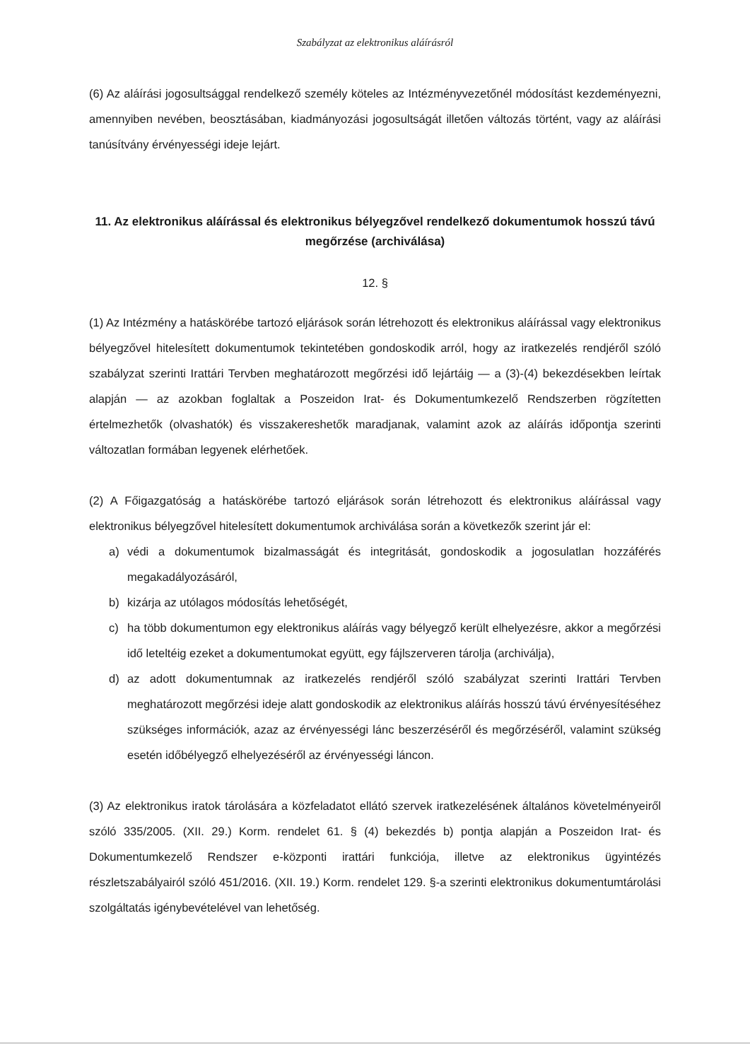Szabályzat az elektronikus aláírásról
(6) Az aláírási jogosultsággal rendelkező személy köteles az Intézményvezetőnél módosítást kezdeményezni, amennyiben nevében, beosztásában, kiadmányozási jogosultságát illetően változás történt, vagy az aláírási tanúsítvány érvényességi ideje lejárt.
11. Az elektronikus aláírással és elektronikus bélyegzővel rendelkező dokumentumok hosszú távú megőrzése (archiválása)
12. §
(1) Az Intézmény a hatáskörébe tartozó eljárások során létrehozott és elektronikus aláírással vagy elektronikus bélyegzővel hitelesített dokumentumok tekintetében gondoskodik arról, hogy az iratkezelés rendjéről szóló szabályzat szerinti Irattári Tervben meghatározott megőrzési idő lejártáig — a (3)-(4) bekezdésekben leírtak alapján — az azokban foglaltak a Poszeidon Irat- és Dokumentumkezelő Rendszerben rögzítetten értelmezhetők (olvashatók) és visszakereshetők maradjanak, valamint azok az aláírás időpontja szerinti változatlan formában legyenek elérhetőek.
(2) A Főigazgatóság a hatáskörébe tartozó eljárások során létrehozott és elektronikus aláírással vagy elektronikus bélyegzővel hitelesített dokumentumok archiválása során a következők szerint jár el:
a) védi a dokumentumok bizalmasságát és integritását, gondoskodik a jogosulatlan hozzáférés megakadályozásáról,
b) kizárja az utólagos módosítás lehetőségét,
c) ha több dokumentumon egy elektronikus aláírás vagy bélyegző került elhelyezésre, akkor a megőrzési idő leteltéig ezeket a dokumentumokat együtt, egy fájlszerveren tárolja (archiválja),
d) az adott dokumentumnak az iratkezelés rendjéről szóló szabályzat szerinti Irattári Tervben meghatározott megőrzési ideje alatt gondoskodik az elektronikus aláírás hosszú távú érvényesítéséhez szükséges információk, azaz az érvényességi lánc beszerzéséről és megőrzéséről, valamint szükség esetén időbélyegző elhelyezéséről az érvényességi láncon.
(3) Az elektronikus iratok tárolására a közfeladatot ellátó szervek iratkezelésének általános követelményeiről szóló 335/2005. (XII. 29.) Korm. rendelet 61. § (4) bekezdés b) pontja alapján a Poszeidon Irat- és Dokumentumkezelő Rendszer e-központi irattári funkciója, illetve az elektronikus ügyintézés részletszabályairól szóló 451/2016. (XII. 19.) Korm. rendelet 129. §-a szerinti elektronikus dokumentumtárolási szolgáltatás igénybevételével van lehetőség.